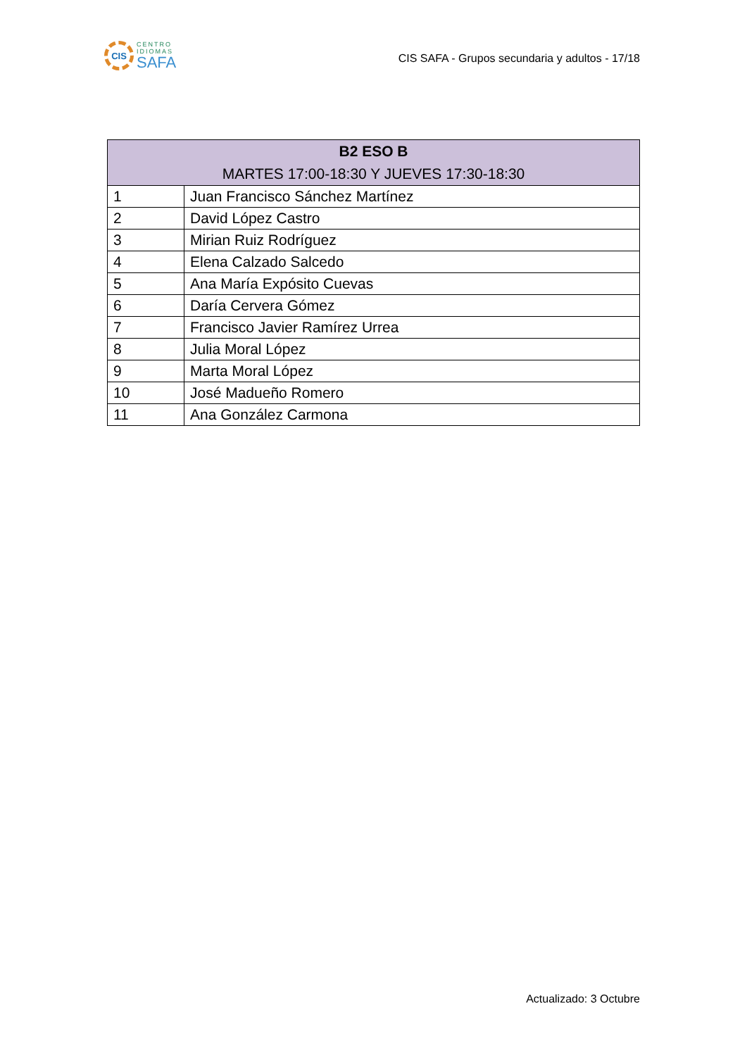CIS
CENTRO
IDIOMAS
SAFA
CIS SAFA - Grupos secundaria y adultos - 17/18
| B2 ESO B MARTES 17:00-18:30 Y JUEVES 17:30-18:30 | |
| --- | --- |
| 1 | Juan Francisco Sánchez Martínez |
| 2 | David López Castro |
| 3 | Mirian Ruiz Rodríguez |
| 4 | Elena Calzado Salcedo |
| 5 | Ana María Expósito Cuevas |
| 6 | Daría Cervera Gómez |
| 7 | Francisco Javier Ramírez Urrea |
| 8 | Julia Moral López |
| 9 | Marta Moral López |
| 10 | José Madueño Romero |
| 11 | Ana González Carmona |
Actualizado: 3 Octubre